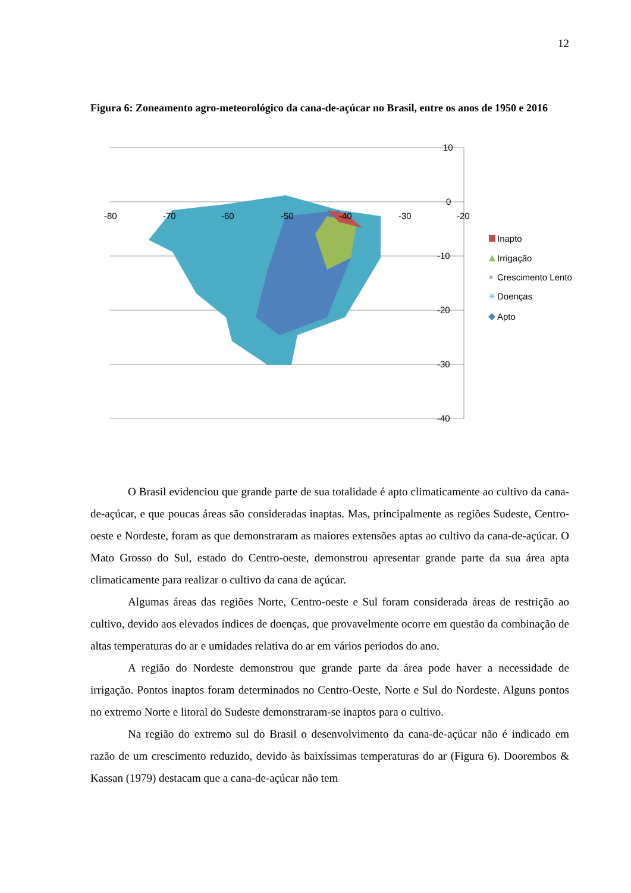12
Figura 6: Zoneamento agro-meteorológico da cana-de-açúcar no Brasil, entre os anos de 1950 e 2016
-80
-70
-60
-50
-40
-30
-20
10
0
-10
-20
-30
-40
Inapto
Irrigação
×
Crescimento Lento
✳
Doenças
Apto
O Brasil evidenciou que grande parte de sua totalidade é apto climaticamente ao cultivo da cana-de-açúcar, e que poucas áreas são consideradas inaptas. Mas, principalmente as regiões Sudeste, Centro-oeste e Nordeste, foram as que demonstraram as maiores extensões aptas ao cultivo da cana-de-açúcar. O Mato Grosso do Sul, estado do Centro-oeste, demonstrou apresentar grande parte da sua área apta climaticamente para realizar o cultivo da cana de açúcar.
Algumas áreas das regiões Norte, Centro-oeste e Sul foram considerada áreas de restrição ao cultivo, devido aos elevados índices de doenças, que provavelmente ocorre em questão da combinação de altas temperaturas do ar e umidades relativa do ar em vários períodos do ano.
A região do Nordeste demonstrou que grande parte da área pode haver a necessidade de irrigação. Pontos inaptos foram determinados no Centro-Oeste, Norte e Sul do Nordeste. Alguns pontos no extremo Norte e litoral do Sudeste demonstraram-se inaptos para o cultivo.
Na região do extremo sul do Brasil o desenvolvimento da cana-de-açúcar não é indicado em razão de um crescimento reduzido, devido às baixíssimas temperaturas do ar (Figura 6). Doorembos & Kassan (1979) destacam que a cana-de-açúcar não tem